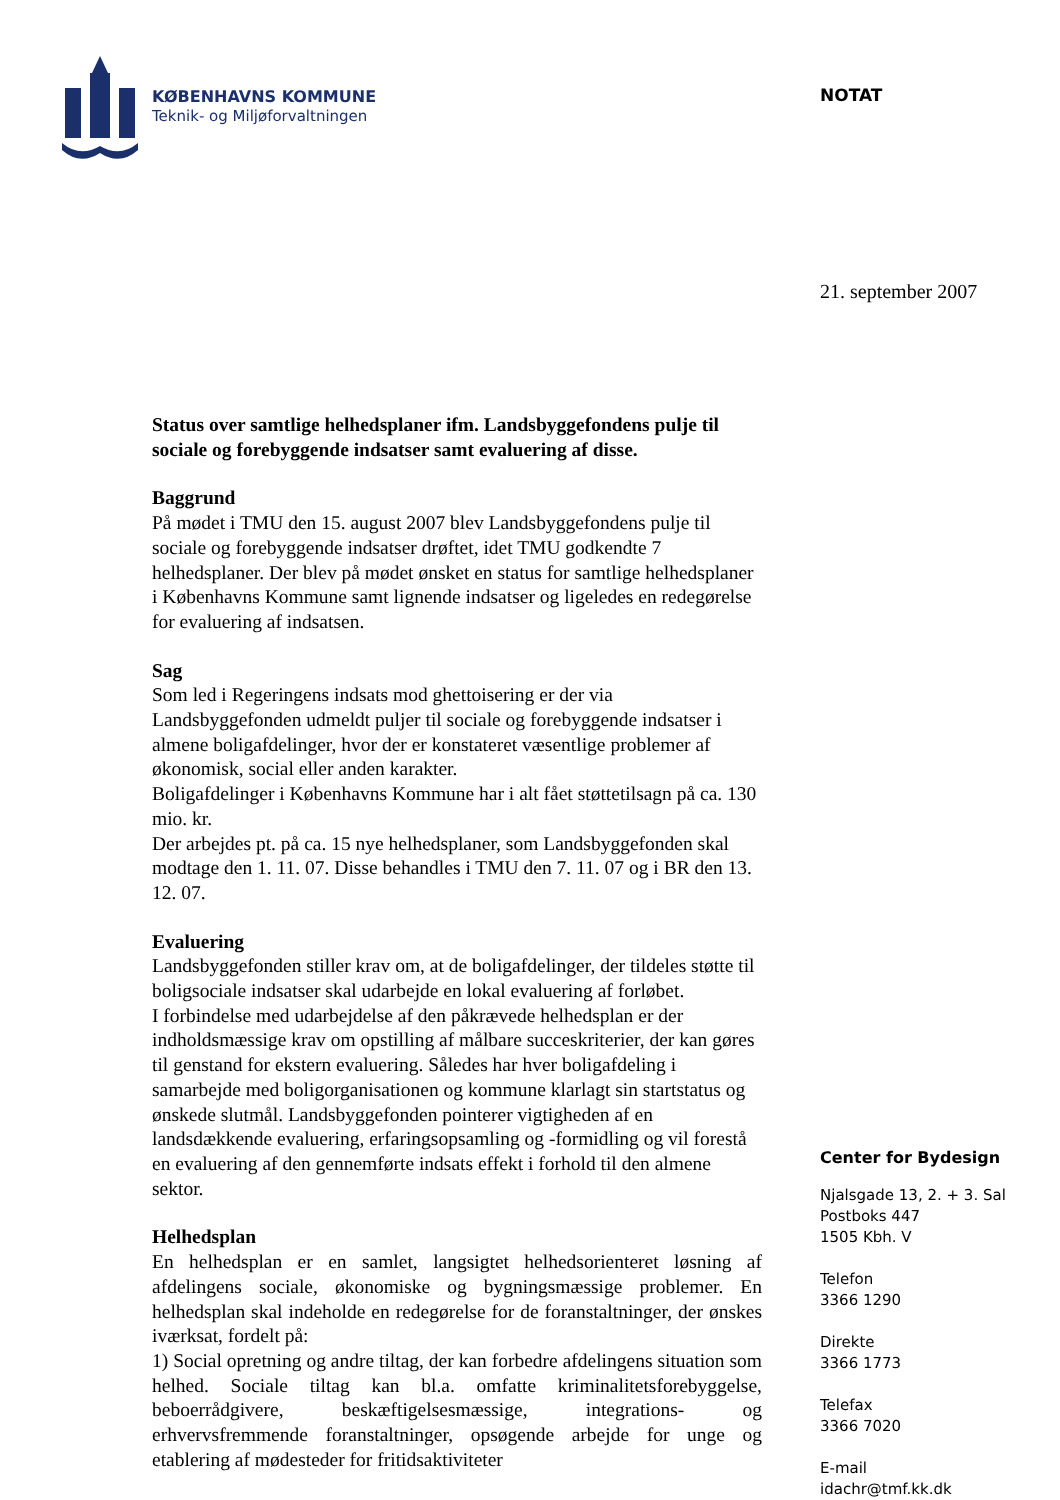KØBENHAVNS KOMMUNE
Teknik- og Miljøforvaltningen
Status over samtlige helhedsplaner ifm. Landsbyggefondens pulje til sociale og forebyggende indsatser samt evaluering af disse.
Baggrund
På mødet i TMU den 15. august 2007 blev Landsbyggefondens pulje til sociale og forebyggende indsatser drøftet, idet TMU godkendte 7 helhedsplaner. Der blev på mødet ønsket en status for samtlige helhedsplaner i Københavns Kommune samt lignende indsatser og ligeledes en redegørelse for evaluering af indsatsen.
Sag
Som led i Regeringens indsats mod ghettoisering er der via Landsbyggefonden udmeldt puljer til sociale og forebyggende indsatser i almene boligafdelinger, hvor der er konstateret væsentlige problemer af økonomisk, social eller anden karakter.
Boligafdelinger i Københavns Kommune har i alt fået støttetilsagn på ca. 130 mio. kr.
Der arbejdes pt. på ca. 15 nye helhedsplaner, som Landsbyggefonden skal modtage den 1. 11. 07. Disse behandles i TMU den 7. 11. 07 og i BR den 13. 12. 07.
Evaluering
Landsbyggefonden stiller krav om, at de boligafdelinger, der tildeles støtte til boligsociale indsatser skal udarbejde en lokal evaluering af forløbet.
I forbindelse med udarbejdelse af den påkrævede helhedsplan er der indholdsmæssige krav om opstilling af målbare succeskriterier, der kan gøres til genstand for ekstern evaluering. Således har hver boligafdeling i samarbejde med boligorganisationen og kommune klarlagt sin startstatus og ønskede slutmål. Landsbyggefonden pointerer vigtigheden af en landsdækkende evaluering, erfaringsopsamling og -formidling og vil forestå en evaluering af den gennemførte indsats effekt i forhold til den almene sektor.
Helhedsplan
En helhedsplan er en samlet, langsigtet helhedsorienteret løsning af afdelingens sociale, økonomiske og bygningsmæssige problemer. En helhedsplan skal indeholde en redegørelse for de foranstaltninger, der ønskes iværksat, fordelt på:
1) Social opretning og andre tiltag, der kan forbedre afdelingens situation som helhed. Sociale tiltag kan bl.a. omfatte kriminalitetsforebyggelse, beboerrådgivere, beskæftigelsesmæssige, integrations- og erhvervsfremmende foranstaltninger, opsøgende arbejde for unge og etablering af mødesteder for fritidsaktiviteter
NOTAT
21. september 2007
Center for Bydesign
Njalsgade 13, 2. + 3. Sal
Postboks 447
1505 Kbh. V
Telefon
3366 1290
Direkte
3366 1773
Telefax
3366 7020
E-mail
idachr@tmf.kk.dk